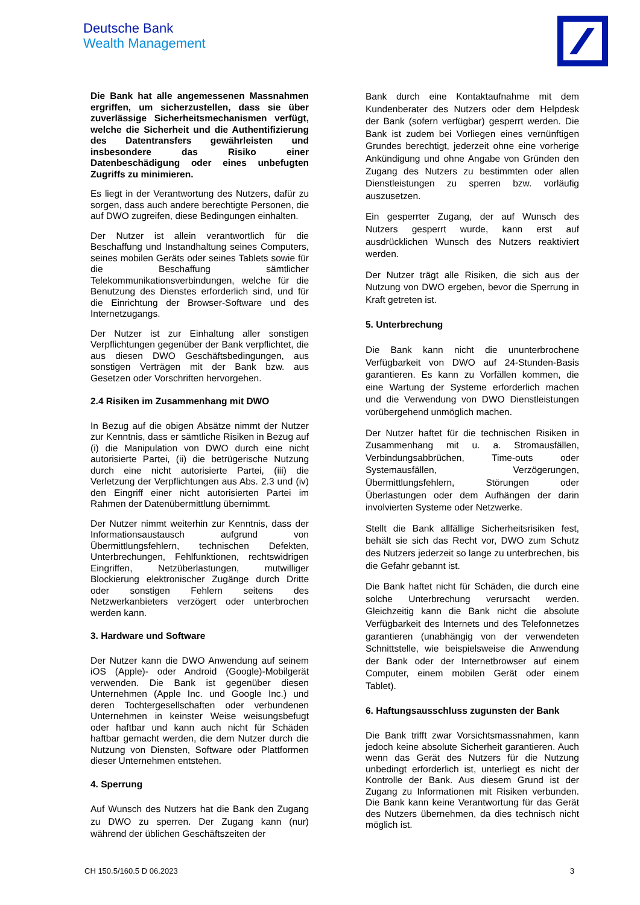Deutsche Bank
Wealth Management
Die Bank hat alle angemessenen Massnahmen ergriffen, um sicherzustellen, dass sie über zuverlässige Sicherheitsmechanismen verfügt, welche die Sicherheit und die Authentifizierung des Datentransfers gewährleisten und insbesondere das Risiko einer Datenbeschädigung oder eines unbefugten Zugriffs zu minimieren.
Es liegt in der Verantwortung des Nutzers, dafür zu sorgen, dass auch andere berechtigte Personen, die auf DWO zugreifen, diese Bedingungen einhalten.
Der Nutzer ist allein verantwortlich für die Beschaffung und Instandhaltung seines Computers, seines mobilen Geräts oder seines Tablets sowie für die Beschaffung sämtlicher Telekommunikationsverbindungen, welche für die Benutzung des Dienstes erforderlich sind, und für die Einrichtung der Browser-Software und des Internetzugangs.
Der Nutzer ist zur Einhaltung aller sonstigen Verpflichtungen gegenüber der Bank verpflichtet, die aus diesen DWO Geschäftsbedingungen, aus sonstigen Verträgen mit der Bank bzw. aus Gesetzen oder Vorschriften hervorgehen.
2.4 Risiken im Zusammenhang mit DWO
In Bezug auf die obigen Absätze nimmt der Nutzer zur Kenntnis, dass er sämtliche Risiken in Bezug auf (i) die Manipulation von DWO durch eine nicht autorisierte Partei, (ii) die betrügerische Nutzung durch eine nicht autorisierte Partei, (iii) die Verletzung der Verpflichtungen aus Abs. 2.3 und (iv) den Eingriff einer nicht autorisierten Partei im Rahmen der Datenübermittlung übernimmt.
Der Nutzer nimmt weiterhin zur Kenntnis, dass der Informationsaustausch aufgrund von Übermittlungsfehlern, technischen Defekten, Unterbrechungen, Fehlfunktionen, rechtswidrigen Eingriffen, Netzüberlastungen, mutwilliger Blockierung elektronischer Zugänge durch Dritte oder sonstigen Fehlern seitens des Netzwerkanbieters verzögert oder unterbrochen werden kann.
3. Hardware und Software
Der Nutzer kann die DWO Anwendung auf seinem iOS (Apple)- oder Android (Google)-Mobilgerät verwenden. Die Bank ist gegenüber diesen Unternehmen (Apple Inc. und Google Inc.) und deren Tochtergesellschaften oder verbundenen Unternehmen in keinster Weise weisungsbefugt oder haftbar und kann auch nicht für Schäden haftbar gemacht werden, die dem Nutzer durch die Nutzung von Diensten, Software oder Plattformen dieser Unternehmen entstehen.
4. Sperrung
Auf Wunsch des Nutzers hat die Bank den Zugang zu DWO zu sperren. Der Zugang kann (nur) während der üblichen Geschäftszeiten der
Bank durch eine Kontaktaufnahme mit dem Kundenberater des Nutzers oder dem Helpdesk der Bank (sofern verfügbar) gesperrt werden. Die Bank ist zudem bei Vorliegen eines vernünftigen Grundes berechtigt, jederzeit ohne eine vorherige Ankündigung und ohne Angabe von Gründen den Zugang des Nutzers zu bestimmten oder allen Dienstleistungen zu sperren bzw. vorläufig auszusetzen.
Ein gesperrter Zugang, der auf Wunsch des Nutzers gesperrt wurde, kann erst auf ausdrücklichen Wunsch des Nutzers reaktiviert werden.
Der Nutzer trägt alle Risiken, die sich aus der Nutzung von DWO ergeben, bevor die Sperrung in Kraft getreten ist.
5. Unterbrechung
Die Bank kann nicht die ununterbrochene Verfügbarkeit von DWO auf 24-Stunden-Basis garantieren. Es kann zu Vorfällen kommen, die eine Wartung der Systeme erforderlich machen und die Verwendung von DWO Dienstleistungen vorübergehend unmöglich machen.
Der Nutzer haftet für die technischen Risiken in Zusammenhang mit u. a. Stromausfällen, Verbindungsabbrüchen, Time-outs oder Systemausfällen, Verzögerungen, Übermittlungsfehlern, Störungen oder Überlastungen oder dem Aufhängen der darin involvierten Systeme oder Netzwerke.
Stellt die Bank allfällige Sicherheitsrisiken fest, behält sie sich das Recht vor, DWO zum Schutz des Nutzers jederzeit so lange zu unterbrechen, bis die Gefahr gebannt ist.
Die Bank haftet nicht für Schäden, die durch eine solche Unterbrechung verursacht werden. Gleichzeitig kann die Bank nicht die absolute Verfügbarkeit des Internets und des Telefonnetzes garantieren (unabhängig von der verwendeten Schnittstelle, wie beispielsweise die Anwendung der Bank oder der Internetbrowser auf einem Computer, einem mobilen Gerät oder einem Tablet).
6. Haftungsausschluss zugunsten der Bank
Die Bank trifft zwar Vorsichtsmassnahmen, kann jedoch keine absolute Sicherheit garantieren. Auch wenn das Gerät des Nutzers für die Nutzung unbedingt erforderlich ist, unterliegt es nicht der Kontrolle der Bank. Aus diesem Grund ist der Zugang zu Informationen mit Risiken verbunden. Die Bank kann keine Verantwortung für das Gerät des Nutzers übernehmen, da dies technisch nicht möglich ist.
CH 150.5/160.5 D 06.2023 3